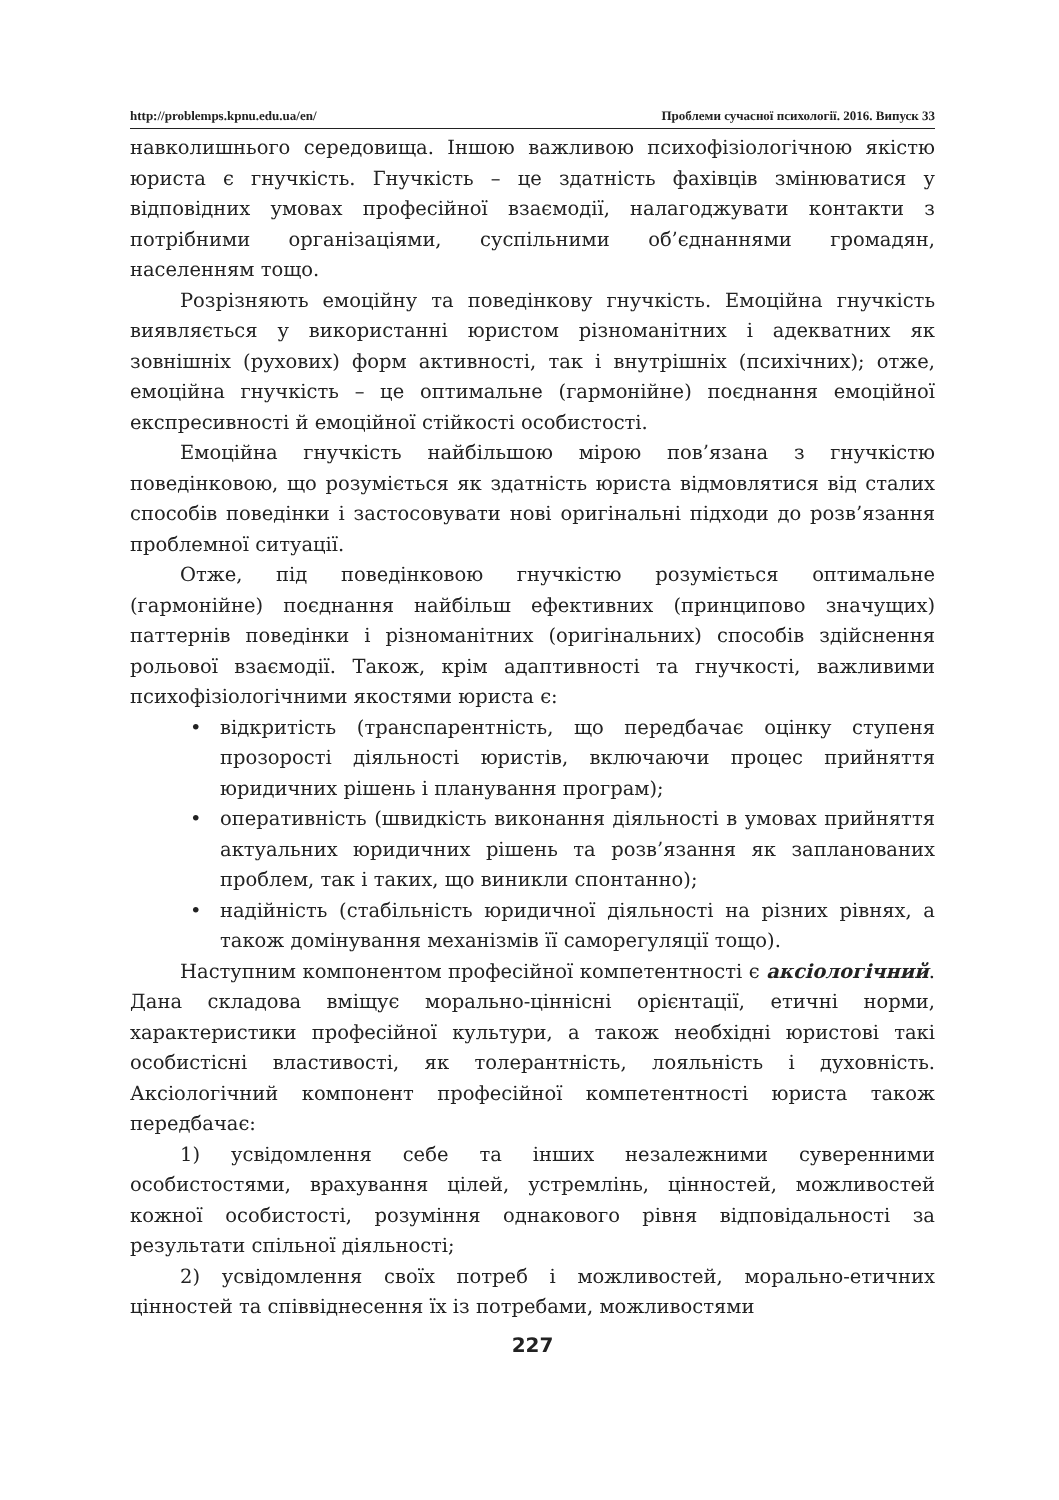http://problemps.kpnu.edu.ua/en/ Проблеми сучасної психології. 2016. Випуск 33
навколишнього середовища. Іншою важливою психофізіологічною якістю юриста є гнучкість. Гнучкість – це здатність фахівців змінюватися у відповідних умовах професійної взаємодії, налагоджувати контакти з потрібними організаціями, суспільними об’єднаннями громадян, населенням тощо.
Розрізняють емоційну та поведінкову гнучкість. Емоційна гнучкість виявляється у використанні юристом різноманітних і адекватних як зовнішніх (рухових) форм активності, так і внутрішніх (психічних); отже, емоційна гнучкість – це оптимальне (гармонійне) поєднання емоційної експресивності й емоційної стійкості особистості.
Емоційна гнучкість найбільшою мірою пов’язана з гнучкістю поведінковою, що розуміється як здатність юриста відмовлятися від сталих способів поведінки і застосовувати нові оригінальні підходи до розв’язання проблемної ситуації.
Отже, під поведінковою гнучкістю розуміється оптимальне (гармонійне) поєднання найбільш ефективних (принципово значущих) паттернів поведінки і різноманітних (оригінальних) способів здійснення рольової взаємодії. Також, крім адаптивності та гнучкості, важливими психофізіологічними якостями юриста є:
• відкритість (транспарентність, що передбачає оцінку ступеня прозорості діяльності юристів, включаючи процес прийняття юридичних рішень і планування програм);
• оперативність (швидкість виконання діяльності в умовах прийняття актуальних юридичних рішень та розв’язання як запланованих проблем, так і таких, що виникли спонтанно);
• надійність (стабільність юридичної діяльності на різних рівнях, а також домінування механізмів її саморегуляції тощо).
Наступним компонентом професійної компетентності є аксіологічний. Дана складова вміщує морально-ціннісні орієнтації, етичні норми, характеристики професійної культури, а також необхідні юристові такі особистісні властивості, як толерантність, лояльність і духовність. Аксіологічний компонент професійної компетентності юриста також передбачає:
1) усвідомлення себе та інших незалежними суверенними особистостями, врахування цілей, устремлінь, цінностей, можливостей кожної особистості, розуміння однакового рівня відповідальності за результати спільної діяльності;
2) усвідомлення своїх потреб і можливостей, морально-етичних цінностей та співвіднесення їх із потребами, можливостями
227